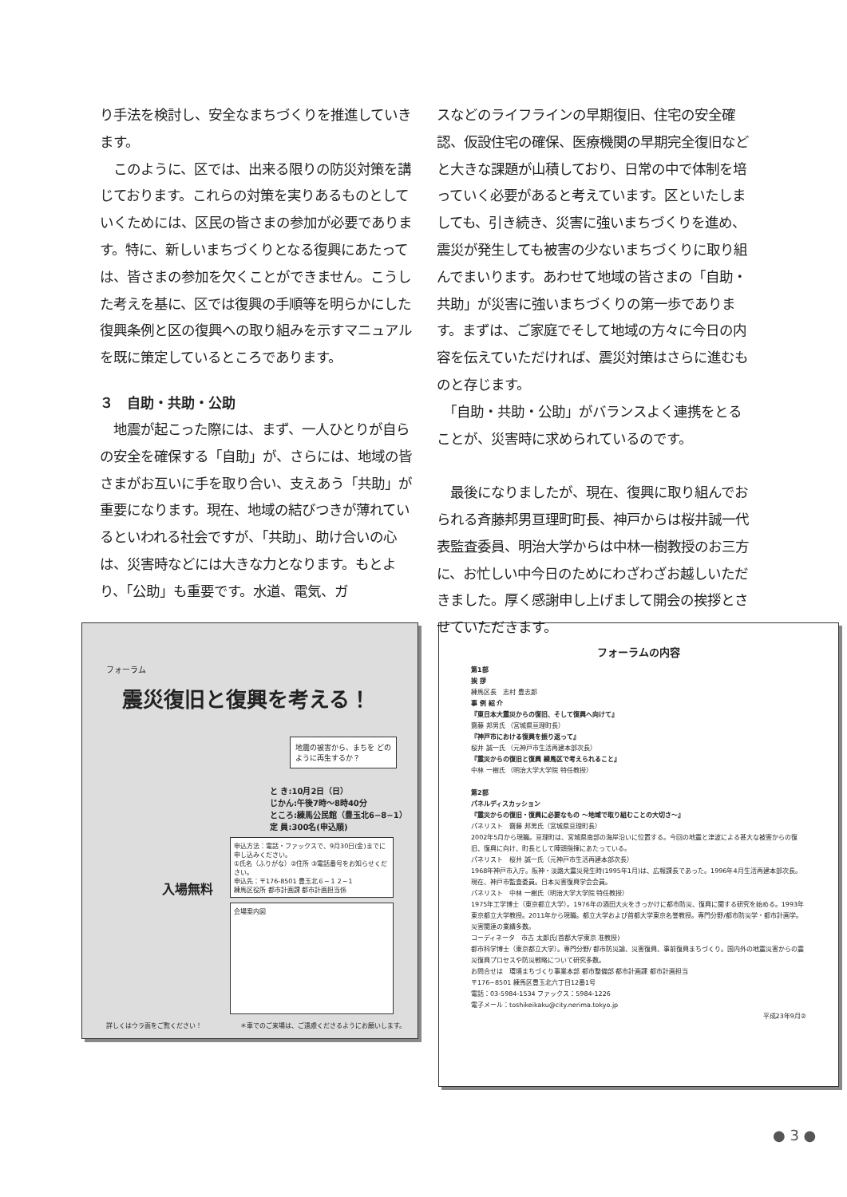り手法を検討し、安全なまちづくりを推進していきます。
　このように、区では、出来る限りの防災対策を講じております。これらの対策を実りあるものとしていくためには、区民の皆さまの参加が必要であります。特に、新しいまちづくりとなる復興にあたっては、皆さまの参加を欠くことができません。こうした考えを基に、区では復興の手順等を明らかにした復興条例と区の復興への取り組みを示すマニュアルを既に策定しているところであります。
３　自助・共助・公助
　地震が起こった際には、まず、一人ひとりが自らの安全を確保する「自助」が、さらには、地域の皆さまがお互いに手を取り合い、支えあう「共助」が重要になります。現在、地域の結びつきが薄れているといわれる社会ですが、「共助」、助け合いの心は、災害時などには大きな力となります。もとより、「公助」も重要です。水道、電気、ガ
スなどのライフラインの早期復旧、住宅の安全確認、仮設住宅の確保、医療機関の早期完全復旧などと大きな課題が山積しており、日常の中で体制を培っていく必要があると考えています。区といたしましても、引き続き、災害に強いまちづくりを進め、震災が発生しても被害の少ないまちづくりに取り組んでまいります。あわせて地域の皆さまの「自助・共助」が災害に強いまちづくりの第一歩であります。まずは、ご家庭でそして地域の方々に今日の内容を伝えていただければ、震災対策はさらに進むものと存じます。
　「自助・共助・公助」がバランスよく連携をとることが、災害時に求められているのです。
　最後になりましたが、現在、復興に取り組んでおられる斉藤邦男亘理町町長、神戸からは桜井誠一代表監査委員、明治大学からは中林一樹教授のお三方に、お忙しい中今日のためにわざわざお越しいただきました。厚く感謝申し上げまして開会の挨拶とさせていただきます。
フォーラム
震災復旧と復興を考える！
地震の被害から、まちを どのように再生するか？
と き:10月2日（日）
じかん:午後7時～8時40分
ところ:練馬公民館（豊玉北6−8−1）
定 員:300名(申込順)
入場無料
申込方法：電話・ファックスで、9月30日(金)までに申し込みください。
①氏名（ふりがな）②住所 ③電話番号をお知らせください。
申込先：〒176-8501 豊玉北６−１２−１
練馬区役所 都市計画課 都市計画担当係
会場案内図
詳しくはウラ面をご覧ください！　　　　　　＊車でのご来場は、ご遠慮くださるようにお願いします。
フォーラムの内容
第1部
挨 拶
練馬区長　志村 豊志郎
事 例 紹 介
『東日本大震災からの復旧、そして復興へ向けて』
齋藤 邦男氏 （宮城県亘理町長）
『神戸市における復興を振り返って』
桜井 誠一氏 （元神戸市生活再建本部次長）
『震災からの復旧と復興 練馬区で考えられること』
中林 一樹氏 （明治大学大学院 特任教授）
第2部
パネルディスカッション
『震災からの復旧・復興に必要なもの ～地域で取り組むことの大切さ～』
パネリスト　齋藤 邦男氏（宮城県亘理町長）
2002年5月から現職。亘理町は、宮城県南部の海岸沿いに位置する。今回の地震と津波による甚大な被害からの復旧、復興に向け、町長として陣頭指揮にあたっている。
パネリスト　桜井 誠一氏（元神戸市生活再建本部次長）
1968年神戸市入庁。阪神・淡路大震災発生時(1995年1月)は、広報課長であった。1996年4月生活再建本部次長。現在、神戸市監査委員。日本災害復興学会会員。
パネリスト　中林 一樹氏（明治大学大学院 特任教授）
1975年工学博士（東京都立大学）。1976年の酒田大火をきっかけに都市防災、復興に関する研究を始める。1993年東京都立大学教授。2011年から現職。都立大学および首都大学東京名誉教授。専門分野/都市防災学・都市計画学。災害関連の業績多数。
コーディネータ　市古 太郎氏(首都大学東京 准教授)
都市科学博士（東京都立大学）。専門分野/ 都市防災論、災害復興、事前復興まちづくり。国内外の地震災害からの震災復興プロセスや防災戦略について研究多数。
お問合せは　環境まちづくり事業本部 都市整備部 都市計画課 都市計画担当
〒176−8501 練馬区豊玉北六丁目12番1号
電話：03-5984-1534 ファックス：5984-1226
電子メール：toshikeikaku@city.nerima.tokyo.jp
平成23年9月②
● 3 ●